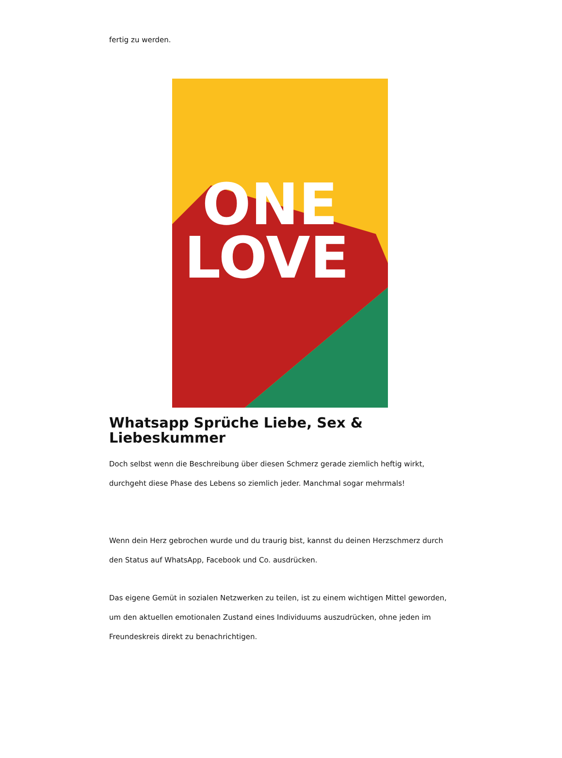fertig zu werden.
ONE
LOVE
Whatsapp Sprüche Liebe, Sex & Liebeskummer
Doch selbst wenn die Beschreibung über diesen Schmerz gerade ziemlich heftig wirkt, durchgeht diese Phase des Lebens so ziemlich jeder. Manchmal sogar mehrmals!
Wenn dein Herz gebrochen wurde und du traurig bist, kannst du deinen Herzschmerz durch den Status auf WhatsApp, Facebook und Co. ausdrücken.
Das eigene Gemüt in sozialen Netzwerken zu teilen, ist zu einem wichtigen Mittel geworden, um den aktuellen emotionalen Zustand eines Individuums auszudrücken, ohne jeden im Freundeskreis direkt zu benachrichtigen.